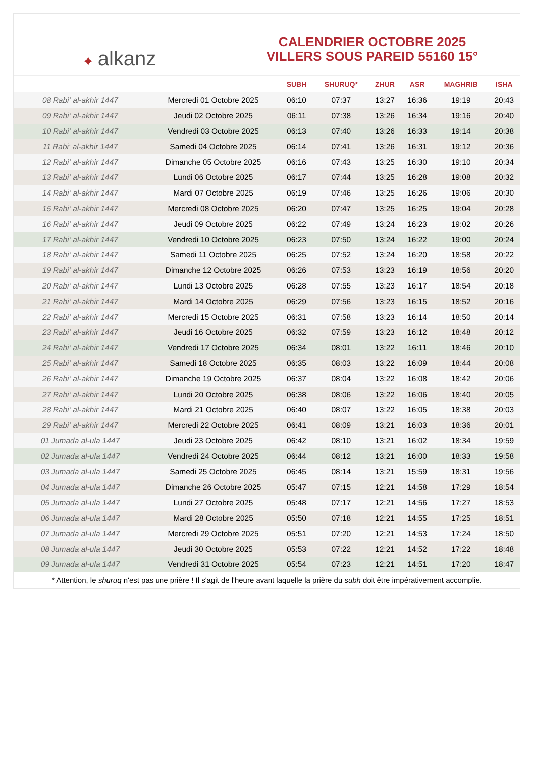✦ alkanz
CALENDRIER OCTOBRE 2025
VILLERS SOUS PAREID 55160 15°
| | | SUBH | SHURUQ* | ZHUR | ASR | MAGHRIB | ISHA |
| --- | --- | --- | --- | --- | --- | --- | --- |
| 08 Rabi‘ al-akhir 1447 | Mercredi 01 Octobre 2025 | 06:10 | 07:37 | 13:27 | 16:36 | 19:19 | 20:43 |
| 09 Rabi‘ al-akhir 1447 | Jeudi 02 Octobre 2025 | 06:11 | 07:38 | 13:26 | 16:34 | 19:16 | 20:40 |
| 10 Rabi‘ al-akhir 1447 | Vendredi 03 Octobre 2025 | 06:13 | 07:40 | 13:26 | 16:33 | 19:14 | 20:38 |
| 11 Rabi‘ al-akhir 1447 | Samedi 04 Octobre 2025 | 06:14 | 07:41 | 13:26 | 16:31 | 19:12 | 20:36 |
| 12 Rabi‘ al-akhir 1447 | Dimanche 05 Octobre 2025 | 06:16 | 07:43 | 13:25 | 16:30 | 19:10 | 20:34 |
| 13 Rabi‘ al-akhir 1447 | Lundi 06 Octobre 2025 | 06:17 | 07:44 | 13:25 | 16:28 | 19:08 | 20:32 |
| 14 Rabi‘ al-akhir 1447 | Mardi 07 Octobre 2025 | 06:19 | 07:46 | 13:25 | 16:26 | 19:06 | 20:30 |
| 15 Rabi‘ al-akhir 1447 | Mercredi 08 Octobre 2025 | 06:20 | 07:47 | 13:25 | 16:25 | 19:04 | 20:28 |
| 16 Rabi‘ al-akhir 1447 | Jeudi 09 Octobre 2025 | 06:22 | 07:49 | 13:24 | 16:23 | 19:02 | 20:26 |
| 17 Rabi‘ al-akhir 1447 | Vendredi 10 Octobre 2025 | 06:23 | 07:50 | 13:24 | 16:22 | 19:00 | 20:24 |
| 18 Rabi‘ al-akhir 1447 | Samedi 11 Octobre 2025 | 06:25 | 07:52 | 13:24 | 16:20 | 18:58 | 20:22 |
| 19 Rabi‘ al-akhir 1447 | Dimanche 12 Octobre 2025 | 06:26 | 07:53 | 13:23 | 16:19 | 18:56 | 20:20 |
| 20 Rabi‘ al-akhir 1447 | Lundi 13 Octobre 2025 | 06:28 | 07:55 | 13:23 | 16:17 | 18:54 | 20:18 |
| 21 Rabi‘ al-akhir 1447 | Mardi 14 Octobre 2025 | 06:29 | 07:56 | 13:23 | 16:15 | 18:52 | 20:16 |
| 22 Rabi‘ al-akhir 1447 | Mercredi 15 Octobre 2025 | 06:31 | 07:58 | 13:23 | 16:14 | 18:50 | 20:14 |
| 23 Rabi‘ al-akhir 1447 | Jeudi 16 Octobre 2025 | 06:32 | 07:59 | 13:23 | 16:12 | 18:48 | 20:12 |
| 24 Rabi‘ al-akhir 1447 | Vendredi 17 Octobre 2025 | 06:34 | 08:01 | 13:22 | 16:11 | 18:46 | 20:10 |
| 25 Rabi‘ al-akhir 1447 | Samedi 18 Octobre 2025 | 06:35 | 08:03 | 13:22 | 16:09 | 18:44 | 20:08 |
| 26 Rabi‘ al-akhir 1447 | Dimanche 19 Octobre 2025 | 06:37 | 08:04 | 13:22 | 16:08 | 18:42 | 20:06 |
| 27 Rabi‘ al-akhir 1447 | Lundi 20 Octobre 2025 | 06:38 | 08:06 | 13:22 | 16:06 | 18:40 | 20:05 |
| 28 Rabi‘ al-akhir 1447 | Mardi 21 Octobre 2025 | 06:40 | 08:07 | 13:22 | 16:05 | 18:38 | 20:03 |
| 29 Rabi‘ al-akhir 1447 | Mercredi 22 Octobre 2025 | 06:41 | 08:09 | 13:21 | 16:03 | 18:36 | 20:01 |
| 01 Jumada al-ula 1447 | Jeudi 23 Octobre 2025 | 06:42 | 08:10 | 13:21 | 16:02 | 18:34 | 19:59 |
| 02 Jumada al-ula 1447 | Vendredi 24 Octobre 2025 | 06:44 | 08:12 | 13:21 | 16:00 | 18:33 | 19:58 |
| 03 Jumada al-ula 1447 | Samedi 25 Octobre 2025 | 06:45 | 08:14 | 13:21 | 15:59 | 18:31 | 19:56 |
| 04 Jumada al-ula 1447 | Dimanche 26 Octobre 2025 | 05:47 | 07:15 | 12:21 | 14:58 | 17:29 | 18:54 |
| 05 Jumada al-ula 1447 | Lundi 27 Octobre 2025 | 05:48 | 07:17 | 12:21 | 14:56 | 17:27 | 18:53 |
| 06 Jumada al-ula 1447 | Mardi 28 Octobre 2025 | 05:50 | 07:18 | 12:21 | 14:55 | 17:25 | 18:51 |
| 07 Jumada al-ula 1447 | Mercredi 29 Octobre 2025 | 05:51 | 07:20 | 12:21 | 14:53 | 17:24 | 18:50 |
| 08 Jumada al-ula 1447 | Jeudi 30 Octobre 2025 | 05:53 | 07:22 | 12:21 | 14:52 | 17:22 | 18:48 |
| 09 Jumada al-ula 1447 | Vendredi 31 Octobre 2025 | 05:54 | 07:23 | 12:21 | 14:51 | 17:20 | 18:47 |
* Attention, le shuruq n'est pas une prière ! Il s'agit de l'heure avant laquelle la prière du subh doit être impérativement accomplie.